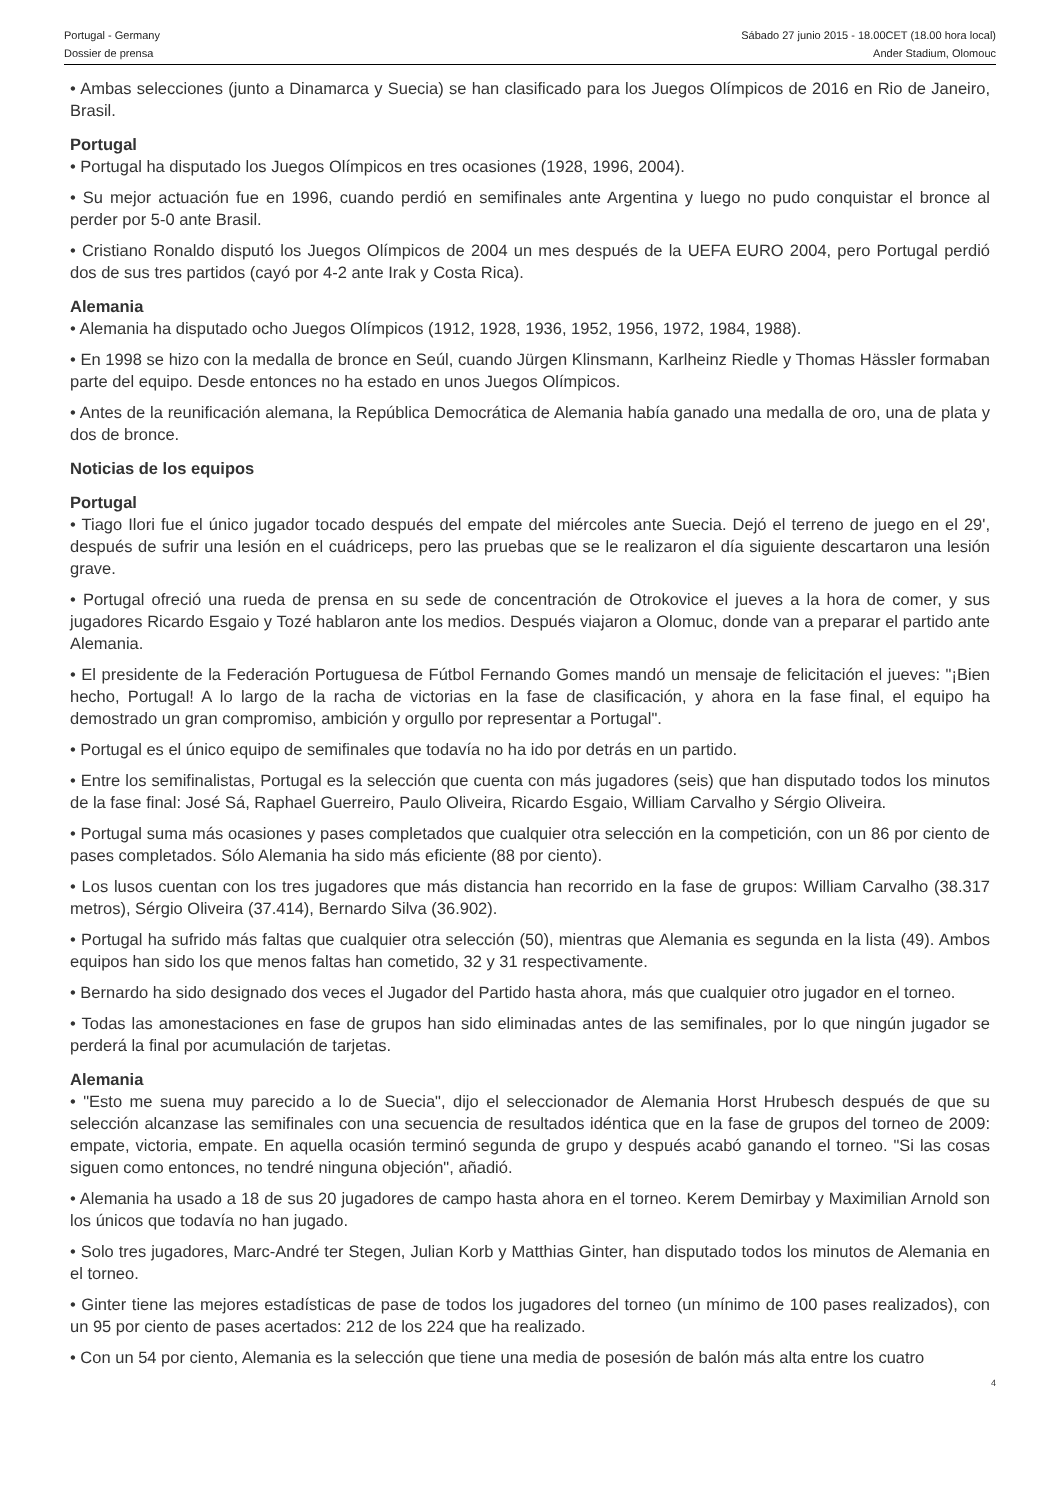Portugal - Germany
Dossier de prensa
Sábado 27 junio 2015 - 18.00CET (18.00 hora local)
Ander Stadium, Olomouc
• Ambas selecciones (junto a Dinamarca y Suecia) se han clasificado para los Juegos Olímpicos de 2016 en Rio de Janeiro, Brasil.
Portugal
• Portugal ha disputado los Juegos Olímpicos en tres ocasiones (1928, 1996, 2004).
• Su mejor actuación fue en 1996, cuando perdió en semifinales ante Argentina y luego no pudo conquistar el bronce al perder por 5-0 ante Brasil.
• Cristiano Ronaldo disputó los Juegos Olímpicos de 2004 un mes después de la UEFA EURO 2004, pero Portugal perdió dos de sus tres partidos (cayó por 4-2 ante Irak y Costa Rica).
Alemania
• Alemania ha disputado ocho Juegos Olímpicos (1912, 1928, 1936, 1952, 1956, 1972, 1984, 1988).
• En 1998 se hizo con la medalla de bronce en Seúl, cuando Jürgen Klinsmann, Karlheinz Riedle y Thomas Hässler formaban parte del equipo. Desde entonces no ha estado en unos Juegos Olímpicos.
• Antes de la reunificación alemana, la República Democrática de Alemania había ganado una medalla de oro, una de plata y dos de bronce.
Noticias de los equipos
Portugal
• Tiago Ilori fue el único jugador tocado después del empate del miércoles ante Suecia. Dejó el terreno de juego en el 29', después de sufrir una lesión en el cuádriceps, pero las pruebas que se le realizaron el día siguiente descartaron una lesión grave.
• Portugal ofreció una rueda de prensa en su sede de concentración de Otrokovice el jueves a la hora de comer, y sus jugadores Ricardo Esgaio y Tozé hablaron ante los medios. Después viajaron a Olomuc, donde van a preparar el partido ante Alemania.
• El presidente de la Federación Portuguesa de Fútbol Fernando Gomes mandó un mensaje de felicitación el jueves: "¡Bien hecho, Portugal! A lo largo de la racha de victorias en la fase de clasificación, y ahora en la fase final, el equipo ha demostrado un gran compromiso, ambición y orgullo por representar a Portugal".
• Portugal es el único equipo de semifinales que todavía no ha ido por detrás en un partido.
• Entre los semifinalistas, Portugal es la selección que cuenta con más jugadores (seis) que han disputado todos los minutos de la fase final: José Sá, Raphael Guerreiro, Paulo Oliveira, Ricardo Esgaio, William Carvalho y Sérgio Oliveira.
• Portugal suma más ocasiones y pases completados que cualquier otra selección en la competición, con un 86 por ciento de pases completados. Sólo Alemania ha sido más eficiente (88 por ciento).
• Los lusos cuentan con los tres jugadores que más distancia han recorrido en la fase de grupos: William Carvalho (38.317 metros), Sérgio Oliveira (37.414), Bernardo Silva (36.902).
• Portugal ha sufrido más faltas que cualquier otra selección (50), mientras que Alemania es segunda en la lista (49). Ambos equipos han sido los que menos faltas han cometido, 32 y 31 respectivamente.
• Bernardo ha sido designado dos veces el Jugador del Partido hasta ahora, más que cualquier otro jugador en el torneo.
• Todas las amonestaciones en fase de grupos han sido eliminadas antes de las semifinales, por lo que ningún jugador se perderá la final por acumulación de tarjetas.
Alemania
• "Esto me suena muy parecido a lo de Suecia", dijo el seleccionador de Alemania Horst Hrubesch después de que su selección alcanzase las semifinales con una secuencia de resultados idéntica que en la fase de grupos del torneo de 2009: empate, victoria, empate. En aquella ocasión terminó segunda de grupo y después acabó ganando el torneo. "Si las cosas siguen como entonces, no tendré ninguna objeción", añadió.
• Alemania ha usado a 18 de sus 20 jugadores de campo hasta ahora en el torneo. Kerem Demirbay y Maximilian Arnold son los únicos que todavía no han jugado.
• Solo tres jugadores, Marc-André ter Stegen, Julian Korb y Matthias Ginter, han disputado todos los minutos de Alemania en el torneo.
• Ginter tiene las mejores estadísticas de pase de todos los jugadores del torneo (un mínimo de 100 pases realizados), con un 95 por ciento de pases acertados: 212 de los 224 que ha realizado.
• Con un 54 por ciento, Alemania es la selección que tiene una media de posesión de balón más alta entre los cuatro
4